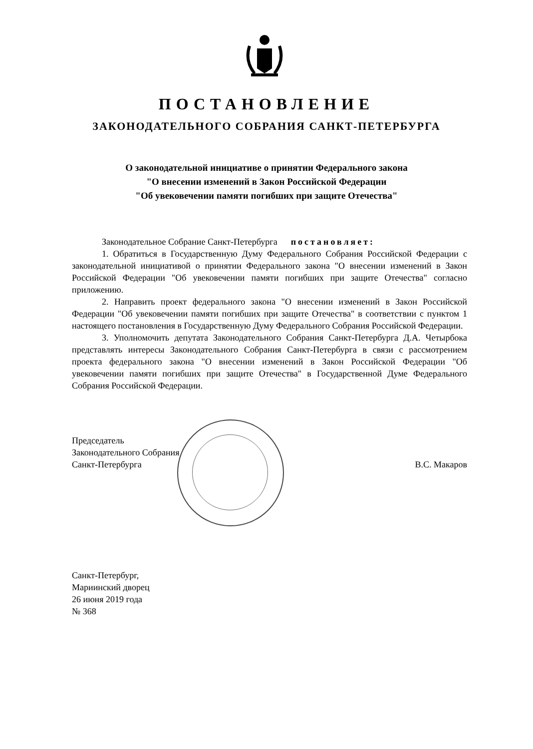ПОСТАНОВЛЕНИЕ
ЗАКОНОДАТЕЛЬНОГО СОБРАНИЯ САНКТ-ПЕТЕРБУРГА
О законодательной инициативе о принятии Федерального закона
"О внесении изменений в Закон Российской Федерации
"Об увековечении памяти погибших при защите Отечества"
Законодательное Собрание Санкт-Петербурга постановляет:
1. Обратиться в Государственную Думу Федерального Собрания Российской Федерации с законодательной инициативой о принятии Федерального закона "О внесении изменений в Закон Российской Федерации "Об увековечении памяти погибших при защите Отечества" согласно приложению.
2. Направить проект федерального закона "О внесении изменений в Закон Российской Федерации "Об увековечении памяти погибших при защите Отечества" в соответствии с пунктом 1 настоящего постановления в Государственную Думу Федерального Собрания Российской Федерации.
3. Уполномочить депутата Законодательного Собрания Санкт-Петербурга Д.А. Четырбока представлять интересы Законодательного Собрания Санкт-Петербурга в связи с рассмотрением проекта федерального закона "О внесении изменений в Закон Российской Федерации "Об увековечении памяти погибших при защите Отечества" в Государственной Думе Федерального Собрания Российской Федерации.
Председатель
Законодательного Собрания
Санкт-Петербурга
В.С. Макаров
Санкт-Петербург,
Мариинский дворец
26 июня 2019 года
№ 368